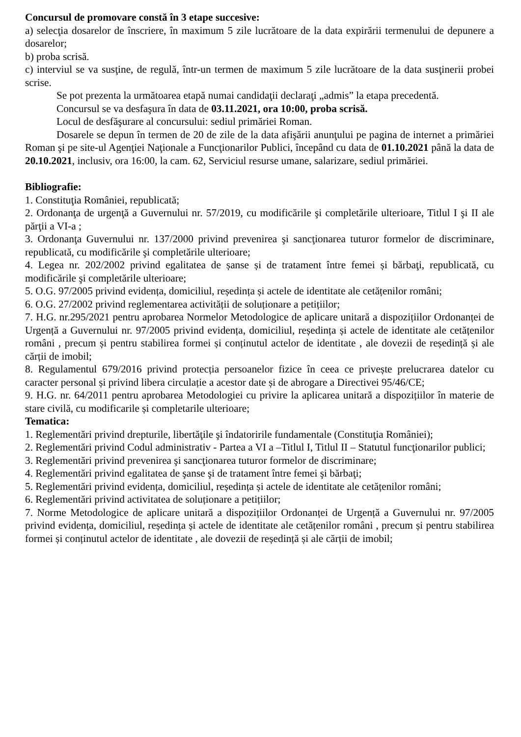Concursul de promovare constă în 3 etape succesive:
a) selecţia dosarelor de înscriere, în maximum 5 zile lucrătoare de la data expirării termenului de depunere a dosarelor;
b) proba scrisă.
c) interviul se va susţine, de regulă, într-un termen de maximum 5 zile lucrătoare de la data susţinerii probei scrise.
Se pot prezenta la următoarea etapă numai candidaţii declaraţi „admis” la etapa precedentă.
Concursul se va desfaşura în data de 03.11.2021, ora 10:00, proba scrisă.
Locul de desfăşurare al concursului: sediul primăriei Roman.
Dosarele se depun în termen de 20 de zile de la data afişării anunţului pe pagina de internet a primăriei Roman şi pe site-ul Agenţiei Naţionale a Funcţionarilor Publici, începând cu data de 01.10.2021 până la data de 20.10.2021, inclusiv, ora 16:00, la cam. 62, Serviciul resurse umane, salarizare, sediul primăriei.
Bibliografie:
1. Constituţia României, republicată;
2. Ordonanţa de urgenţă a Guvernului nr. 57/2019, cu modificările şi completările ulterioare, Titlul I şi II ale părţii a VI-a ;
3. Ordonanţa Guvernului nr. 137/2000 privind prevenirea şi sancţionarea tuturor formelor de discriminare, republicată, cu modificările şi completările ulterioare;
4. Legea nr. 202/2002 privind egalitatea de șanse și de tratament între femei și bărbaţi, republicată, cu modificările şi completările ulterioare;
5. O.G. 97/2005 privind evidența, domiciliul, reședința și actele de identitate ale cetățenilor români;
6. O.G. 27/2002 privind reglementarea activității de soluționare a petițiilor;
7. H.G. nr.295/2021 pentru aprobarea Normelor Metodologice de aplicare unitară a dispozițiilor Ordonanței de Urgență a Guvernului nr. 97/2005 privind evidența, domiciliul, reședința și actele de identitate ale cetățenilor români , precum și pentru stabilirea formei și conținutul actelor de identitate , ale dovezii de reședință și ale cărții de imobil;
8. Regulamentul 679/2016 privind protecția persoanelor fizice în ceea ce privește prelucrarea datelor cu caracter personal și privind libera circulație a acestor date și de abrogare a Directivei 95/46/CE;
9. H.G. nr. 64/2011 pentru aprobarea Metodologiei cu privire la aplicarea unitară a dispozițiilor în materie de stare civilă, cu modificarile și completarile ulterioare;
Tematica:
1. Reglementări privind drepturile, libertăţile şi îndatoririle fundamentale (Constituţia României);
2. Reglementări privind Codul administrativ - Partea a VI a –Titlul I, Titlul II – Statutul funcţionarilor publici;
3. Reglementări privind prevenirea şi sancţionarea tuturor formelor de discriminare;
4. Reglementări privind egalitatea de şanse şi de tratament între femei şi bărbaţi;
5. Reglementări privind evidența, domiciliul, reședința și actele de identitate ale cetățenilor români;
6. Reglementări privind activitatea de soluționare a petițiilor;
7. Norme Metodologice de aplicare unitară a dispozițiilor Ordonanței de Urgență a Guvernului nr. 97/2005 privind evidența, domiciliul, reședința și actele de identitate ale cetățenilor români , precum și pentru stabilirea formei și conținutul actelor de identitate , ale dovezii de reședință și ale cărții de imobil;